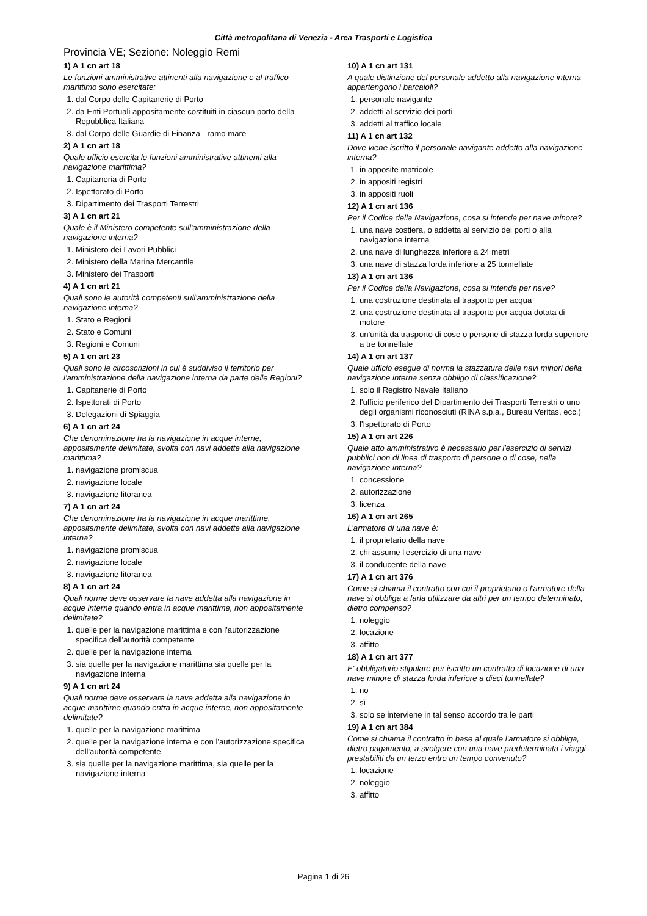Città metropolitana di Venezia - Area Trasporti e Logistica
Provincia VE; Sezione: Noleggio Remi
1) A 1 cn art 18
Le funzioni amministrative attinenti alla navigazione e al traffico marittimo sono esercitate:
1. dal Corpo delle Capitanerie di Porto
2. da Enti Portuali appositamente costituiti in ciascun porto della Repubblica Italiana
3. dal Corpo delle Guardie di Finanza - ramo mare
2) A 1 cn art 18
Quale ufficio esercita le funzioni amministrative attinenti alla navigazione marittima?
1. Capitaneria di Porto
2. Ispettorato di Porto
3. Dipartimento dei Trasporti Terrestri
3) A 1 cn art 21
Quale è il Ministero competente sull'amministrazione della navigazione interna?
1. Ministero dei Lavori Pubblici
2. Ministero della Marina Mercantile
3. Ministero dei Trasporti
4) A 1 cn art 21
Quali sono le autorità competenti sull'amministrazione della navigazione interna?
1. Stato e Regioni
2. Stato e Comuni
3. Regioni e Comuni
5) A 1 cn art 23
Quali sono le circoscrizioni in cui è suddiviso il territorio per l'amministrazione della navigazione interna da parte delle Regioni?
1. Capitanerie di Porto
2. Ispettorati di Porto
3. Delegazioni di Spiaggia
6) A 1 cn art 24
Che denominazione ha la navigazione in acque interne, appositamente delimitate, svolta con navi addette alla navigazione marittima?
1. navigazione promiscua
2. navigazione locale
3. navigazione litoranea
7) A 1 cn art 24
Che denominazione ha la navigazione in acque marittime, appositamente delimitate, svolta con navi addette alla navigazione interna?
1. navigazione promiscua
2. navigazione locale
3. navigazione litoranea
8) A 1 cn art 24
Quali norme deve osservare la nave addetta alla navigazione in acque interne quando entra in acque marittime, non appositamente delimitate?
1. quelle per la navigazione marittima e con l'autorizzazione specifica dell'autorità competente
2. quelle per la navigazione interna
3. sia quelle per la navigazione marittima sia quelle per la navigazione interna
9) A 1 cn art 24
Quali norme deve osservare la nave addetta alla navigazione in acque marittime quando entra in acque interne, non appositamente delimitate?
1. quelle per la navigazione marittima
2. quelle per la navigazione interna e con l'autorizzazione specifica dell'autorità competente
3. sia quelle per la navigazione marittima, sia quelle per la navigazione interna
10) A 1 cn art 131
A quale distinzione del personale addetto alla navigazione interna appartengono i barcaioli?
1. personale navigante
2. addetti al servizio dei porti
3. addetti al traffico locale
11) A 1 cn art 132
Dove viene iscritto il personale navigante addetto alla navigazione interna?
1. in apposite matricole
2. in appositi registri
3. in appositi ruoli
12) A 1 cn art 136
Per il Codice della Navigazione, cosa si intende per nave minore?
1. una nave costiera, o addetta al servizio dei porti o alla navigazione interna
2. una nave di lunghezza inferiore a 24 metri
3. una nave di stazza lorda inferiore a 25 tonnellate
13) A 1 cn art 136
Per il Codice della Navigazione, cosa si intende per nave?
1. una costruzione destinata al trasporto per acqua
2. una costruzione destinata al trasporto per acqua dotata di motore
3. un'unità da trasporto di cose o persone di stazza lorda superiore a tre tonnellate
14) A 1 cn art 137
Quale ufficio esegue di norma la stazzatura delle navi minori della navigazione interna senza obbligo di classificazione?
1. solo il Registro Navale Italiano
2. l'ufficio periferico del Dipartimento dei Trasporti Terrestri o uno degli organismi riconosciuti (RINA s.p.a., Bureau Veritas, ecc.)
3. l'Ispettorato di Porto
15) A 1 cn art 226
Quale atto amministrativo è necessario per l'esercizio di servizi pubblici non di linea di trasporto di persone o di cose, nella navigazione interna?
1. concessione
2. autorizzazione
3. licenza
16) A 1 cn art 265
L'armatore di una nave è:
1. il proprietario della nave
2. chi assume l'esercizio di una nave
3. il conducente della nave
17) A 1 cn art 376
Come si chiama il contratto con cui il proprietario o l'armatore della nave si obbliga a farla utilizzare da altri per un tempo determinato, dietro compenso?
1. noleggio
2. locazione
3. affitto
18) A 1 cn art 377
E' obbligatorio stipulare per iscritto un contratto di locazione di una nave minore di stazza lorda inferiore a dieci tonnellate?
1. no
2. sì
3. solo se interviene in tal senso accordo tra le parti
19) A 1 cn art 384
Come si chiama il contratto in base al quale l'armatore si obbliga, dietro pagamento, a svolgere con una nave predeterminata i viaggi prestabiliti da un terzo entro un tempo convenuto?
1. locazione
2. noleggio
3. affitto
Pagina 1 di 26